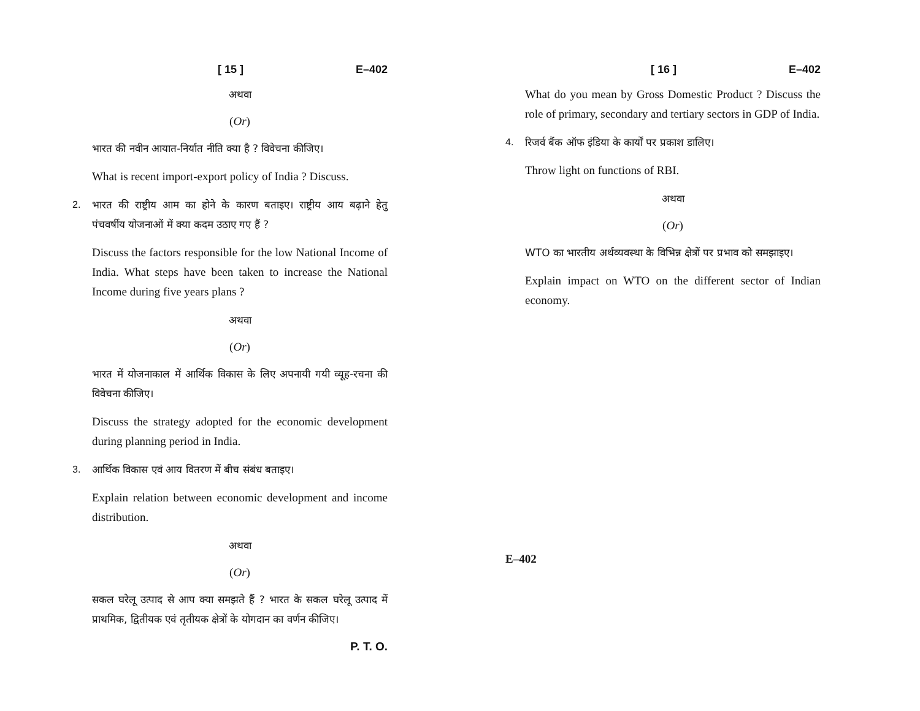[ 15 ] E–402
अथवा
(Or)
भारत की नवीन आयात-निर्यात नीति क्या है ? विवेचना कीजिए।
What is recent import-export policy of India ? Discuss.
2. भारत की राष्ट्रीय आम का होने के कारण बताइए। राष्ट्रीय आय बढ़ाने हेतु पंचवर्षीय योजनाओं में क्या कदम उठाए गए हैं ?
Discuss the factors responsible for the low National Income of India. What steps have been taken to increase the National Income during five years plans ?
अथवा
(Or)
भारत में योजनाकाल में आर्थिक विकास के लिए अपनायी गयी व्यूह-रचना की विवेचना कीजिए।
Discuss the strategy adopted for the economic development during planning period in India.
3. आर्थिक विकास एवं आय वितरण में बीच संबंध बताइए।
Explain relation between economic development and income distribution.
अथवा
(Or)
सकल घरेलू उत्पाद से आप क्या समझते हैं ? भारत के सकल घरेलू उत्पाद में प्राथमिक, द्वितीयक एवं तृतीयक क्षेत्रों के योगदान का वर्णन कीजिए।
P. T. O.
[ 16 ] E–402
What do you mean by Gross Domestic Product ? Discuss the role of primary, secondary and tertiary sectors in GDP of India.
4. रिजर्व बैंक ऑफ इंडिया के कार्यों पर प्रकाश डालिए।
Throw light on functions of RBI.
अथवा
(Or)
WTO का भारतीय अर्थव्यवस्था के विभिन्न क्षेत्रों पर प्रभाव को समझाइए।
Explain impact on WTO on the different sector of Indian economy.
E–402